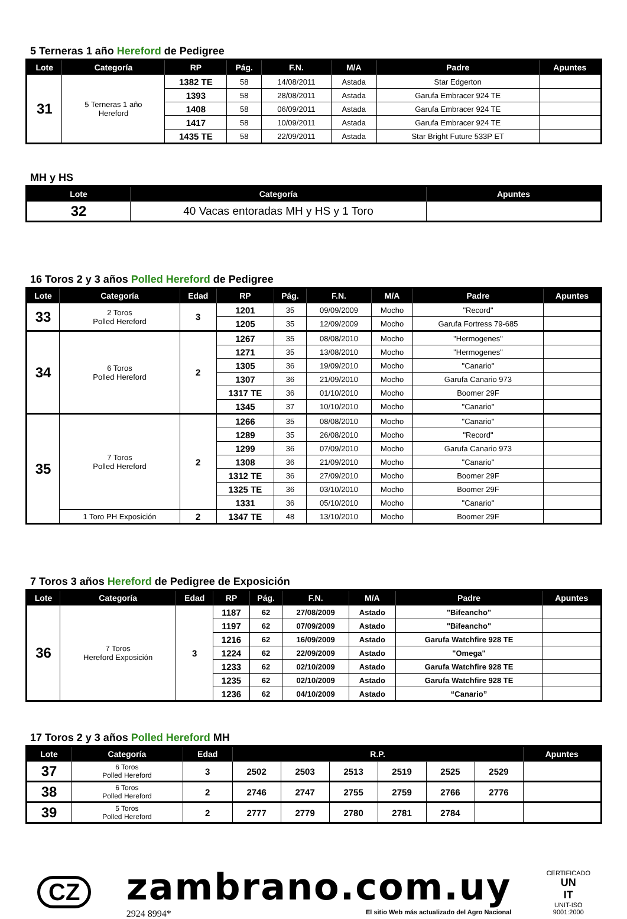5 Terneras 1 año Hereford de Pedigree
| Lote | Categoría | RP | Pág. | F.N. | M/A | Padre | Apuntes |
| --- | --- | --- | --- | --- | --- | --- | --- |
| 31 | 5 Terneras 1 año Hereford | 1382 TE | 58 | 14/08/2011 | Astada | Star Edgerton | |
| | | 1393 | 58 | 28/08/2011 | Astada | Garufa Embracer 924 TE | |
| | | 1408 | 58 | 06/09/2011 | Astada | Garufa Embracer 924 TE | |
| | | 1417 | 58 | 10/09/2011 | Astada | Garufa Embracer 924 TE | |
| | | 1435 TE | 58 | 22/09/2011 | Astada | Star Bright Future 533P ET | |
MH y HS
| Lote | Categoría | Apuntes |
| --- | --- | --- |
| 32 | 40 Vacas entoradas MH y HS y 1 Toro | |
16 Toros 2 y 3 años Polled Hereford de Pedigree
| Lote | Categoría | Edad | RP | Pág. | F.N. | M/A | Padre | Apuntes |
| --- | --- | --- | --- | --- | --- | --- | --- | --- |
| 33 | 2 Toros Polled Hereford | 3 | 1201 | 35 | 09/09/2009 | Mocho | "Record" | |
| | | | 1205 | 35 | 12/09/2009 | Mocho | Garufa Fortress 79-685 | |
| 34 | 6 Toros Polled Hereford | 2 | 1267 | 35 | 08/08/2010 | Mocho | "Hermogenes" | |
| | | | 1271 | 35 | 13/08/2010 | Mocho | "Hermogenes" | |
| | | | 1305 | 36 | 19/09/2010 | Mocho | "Canario" | |
| | | | 1307 | 36 | 21/09/2010 | Mocho | Garufa Canario 973 | |
| | | | 1317 TE | 36 | 01/10/2010 | Mocho | Boomer 29F | |
| | | | 1345 | 37 | 10/10/2010 | Mocho | "Canario" | |
| 35 | 7 Toros Polled Hereford | 2 | 1266 | 35 | 08/08/2010 | Mocho | "Canario" | |
| | | | 1289 | 35 | 26/08/2010 | Mocho | "Record" | |
| | | | 1299 | 36 | 07/09/2010 | Mocho | Garufa Canario 973 | |
| | | | 1308 | 36 | 21/09/2010 | Mocho | "Canario" | |
| | | | 1312 TE | 36 | 27/09/2010 | Mocho | Boomer 29F | |
| | | | 1325 TE | 36 | 03/10/2010 | Mocho | Boomer 29F | |
| | | | 1331 | 36 | 05/10/2010 | Mocho | "Canario" | |
| | 1 Toro PH Exposición | 2 | 1347 TE | 48 | 13/10/2010 | Mocho | Boomer 29F | |
7 Toros 3 años Hereford de Pedigree de Exposición
| Lote | Categoría | Edad | RP | Pág. | F.N. | M/A | Padre | Apuntes |
| --- | --- | --- | --- | --- | --- | --- | --- | --- |
| 36 | 7 Toros Hereford Exposición | 3 | 1187 | 62 | 27/08/2009 | Astado | "Bifeancho" | |
| | | | 1197 | 62 | 07/09/2009 | Astado | "Bifeancho" | |
| | | | 1216 | 62 | 16/09/2009 | Astado | Garufa Watchfire 928 TE | |
| | | | 1224 | 62 | 22/09/2009 | Astado | "Omega" | |
| | | | 1233 | 62 | 02/10/2009 | Astado | Garufa Watchfire 928 TE | |
| | | | 1235 | 62 | 02/10/2009 | Astado | Garufa Watchfire 928 TE | |
| | | | 1236 | 62 | 04/10/2009 | Astado | “Canario” | |
17 Toros 2 y 3 años Polled Hereford MH
| Lote | Categoría | Edad | R.P. | | | | | | Apuntes |
| --- | --- | --- | --- | --- | --- | --- | --- | --- | --- |
| 37 | 6 Toros Polled Hereford | 3 | 2502 | 2503 | 2513 | 2519 | 2525 | 2529 | |
| 38 | 6 Toros Polled Hereford | 2 | 2746 | 2747 | 2755 | 2759 | 2766 | 2776 | |
| 39 | 5 Toros Polled Hereford | 2 | 2777 | 2779 | 2780 | 2781 | 2784 | | |
CZ
zambrano.com.uy
2924 8994* El sitio Web más actualizado del Agro Nacional
CERTIFICADO
UN
IT
UNIT-ISO
9001:2000